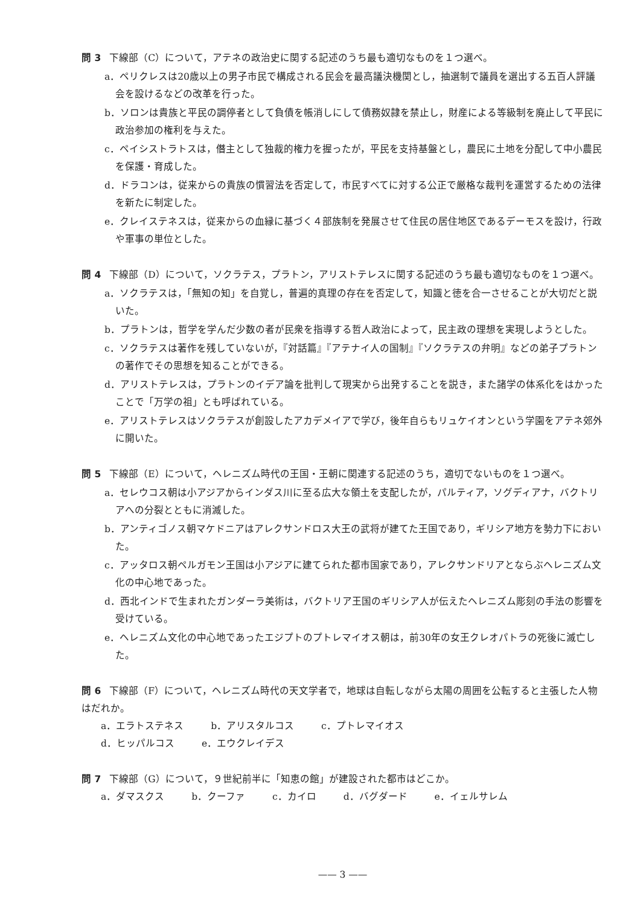問 3 下線部（C）について，アテネの政治史に関する記述のうち最も適切なものを１つ選べ。
a．ペリクレスは20歳以上の男子市民で構成される民会を最高議決機関とし，抽選制で議員を選出する五百人評議会を設けるなどの改革を行った。
b．ソロンは貴族と平民の調停者として負債を帳消しにして債務奴隷を禁止し，財産による等級制を廃止して平民に政治参加の権利を与えた。
c．ペイシストラトスは，僭主として独裁的権力を握ったが，平民を支持基盤とし，農民に土地を分配して中小農民を保護・育成した。
d．ドラコンは，従来からの貴族の慣習法を否定して，市民すべてに対する公正で厳格な裁判を運営するための法律を新たに制定した。
e．クレイステネスは，従来からの血縁に基づく４部族制を発展させて住民の居住地区であるデーモスを設け，行政や軍事の単位とした。
問 4 下線部（D）について，ソクラテス，プラトン，アリストテレスに関する記述のうち最も適切なものを１つ選べ。
a．ソクラテスは，「無知の知」を自覚し，普遍的真理の存在を否定して，知識と徳を合一させることが大切だと説いた。
b．プラトンは，哲学を学んだ少数の者が民衆を指導する哲人政治によって，民主政の理想を実現しようとした。
c．ソクラテスは著作を残していないが，『対話篇』『アテナイ人の国制』『ソクラテスの弁明』などの弟子プラトンの著作でその思想を知ることができる。
d．アリストテレスは，プラトンのイデア論を批判して現実から出発することを説き，また諸学の体系化をはかったことで「万学の祖」とも呼ばれている。
e．アリストテレスはソクラテスが創設したアカデメイアで学び，後年自らもリュケイオンという学園をアテネ郊外に開いた。
問 5 下線部（E）について，ヘレニズム時代の王国・王朝に関連する記述のうち，適切でないものを１つ選べ。
a．セレウコス朝は小アジアからインダス川に至る広大な領土を支配したが，パルティア，ソグディアナ，バクトリアへの分裂とともに消滅した。
b．アンティゴノス朝マケドニアはアレクサンドロス大王の武将が建てた王国であり，ギリシア地方を勢力下においた。
c．アッタロス朝ペルガモン王国は小アジアに建てられた都市国家であり，アレクサンドリアとならぶヘレニズム文化の中心地であった。
d．西北インドで生まれたガンダーラ美術は，バクトリア王国のギリシア人が伝えたヘレニズム彫刻の手法の影響を受けている。
e．ヘレニズム文化の中心地であったエジプトのプトレマイオス朝は，前30年の女王クレオパトラの死後に滅亡した。
問 6 下線部（F）について，ヘレニズム時代の天文学者で，地球は自転しながら太陽の周囲を公転すると主張した人物はだれか。
a．エラトステネス b．アリスタルコス c．プトレマイオス
d．ヒッパルコス e．エウクレイデス
問 7 下線部（G）について，９世紀前半に「知恵の館」が建設された都市はどこか。
a．ダマスクス b．クーファ c．カイロ d．バグダード e．イェルサレム
—— 3 ——